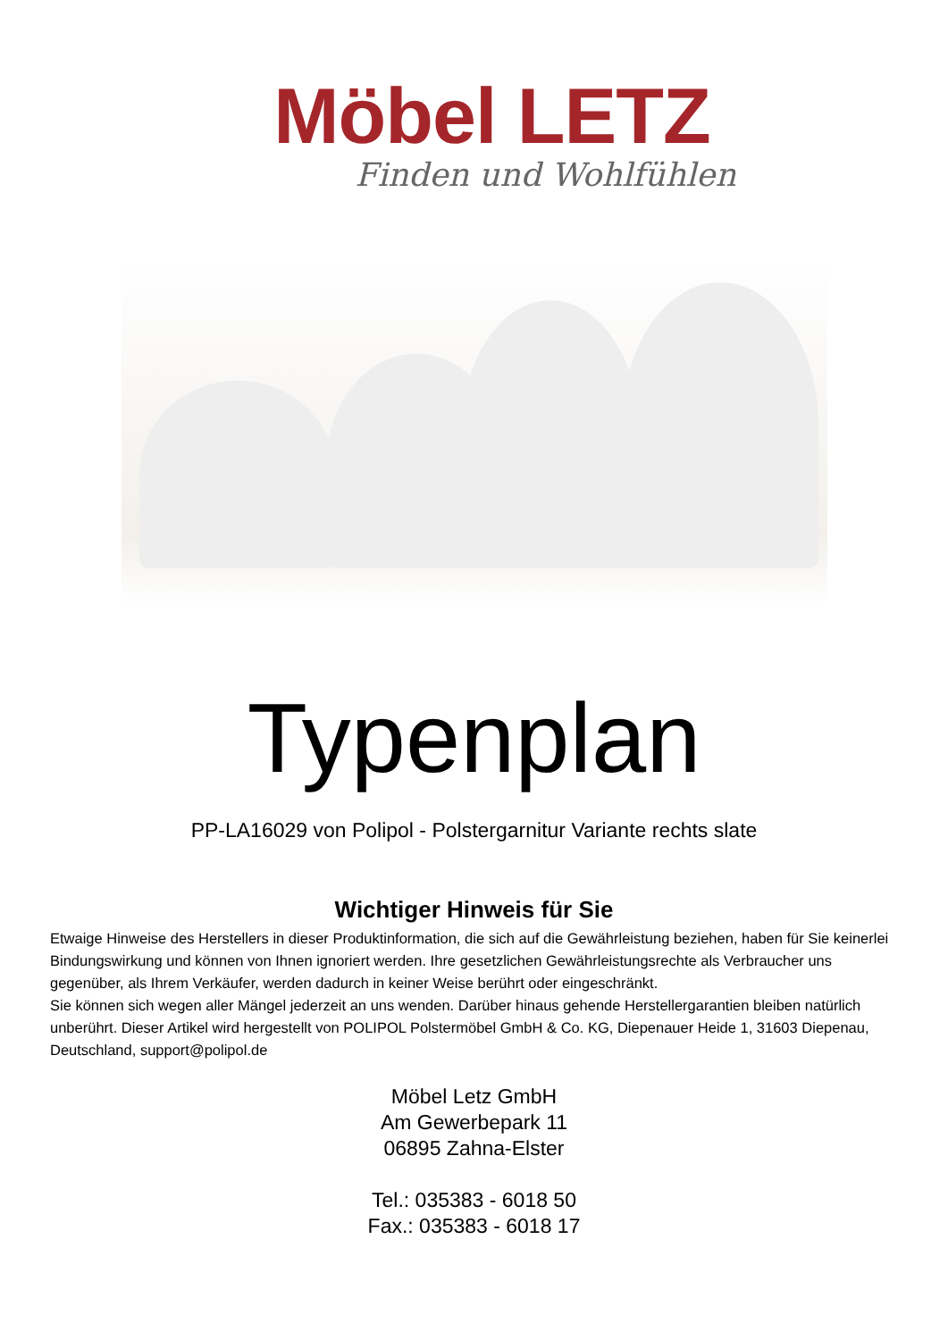Möbel LETZ
Finden und Wohlfühlen
Typenplan
PP-LA16029 von Polipol - Polstergarnitur Variante rechts slate
Wichtiger Hinweis für Sie
Etwaige Hinweise des Herstellers in dieser Produktinformation, die sich auf die Gewährleistung beziehen, haben für Sie keinerlei Bindungswirkung und können von Ihnen ignoriert werden. Ihre gesetzlichen Gewährleistungsrechte als Verbraucher uns gegenüber, als Ihrem Verkäufer, werden dadurch in keiner Weise berührt oder eingeschränkt.
Sie können sich wegen aller Mängel jederzeit an uns wenden. Darüber hinaus gehende Herstellergarantien bleiben natürlich unberührt. Dieser Artikel wird hergestellt von POLIPOL Polstermöbel GmbH & Co. KG, Diepenauer Heide 1, 31603 Diepenau, Deutschland, support@polipol.de
Möbel Letz GmbH
Am Gewerbepark 11
06895 Zahna-Elster
Tel.: 035383 - 6018 50
Fax.: 035383 - 6018 17